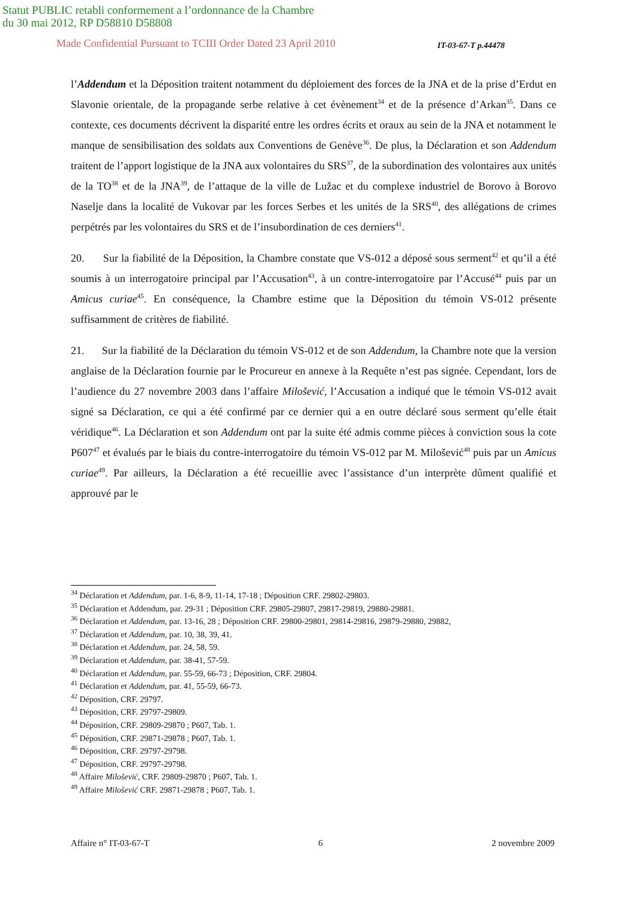Statut PUBLIC retabli conformement a l’ordonnance de la Chambre
du 30 mai 2012, RP D58810 D58808
Made Confidential Pursuant to TCIII Order Dated 23 April 2010 IT-03-67-T p.44478
l’Addendum et la Déposition traitent notamment du déploiement des forces de la JNA et de la prise d’Erdut en Slavonie orientale, de la propagande serbe relative à cet évènement<sup>34</sup> et de la présence d’Arkan<sup>35</sup>. Dans ce contexte, ces documents décrivent la disparité entre les ordres écrits et oraux au sein de la JNA et notamment le manque de sensibilisation des soldats aux Conventions de Genève<sup>36</sup>. De plus, la Déclaration et son Addendum traitent de l’apport logistique de la JNA aux volontaires du SRS<sup>37</sup>, de la subordination des volontaires aux unités de la TO<sup>38</sup> et de la JNA<sup>39</sup>, de l’attaque de la ville de Lužac et du complexe industriel de Borovo à Borovo Naselje dans la localité de Vukovar par les forces Serbes et les unités de la SRS<sup>40</sup>, des allégations de crimes perpétrés par les volontaires du SRS et de l’insubordination de ces derniers<sup>41</sup>.
20. Sur la fiabilité de la Déposition, la Chambre constate que VS-012 a déposé sous serment<sup>42</sup> et qu’il a été soumis à un interrogatoire principal par l’Accusation<sup>43</sup>, à un contre-interrogatoire par l’Accusé<sup>44</sup> puis par un Amicus curiae<sup>45</sup>. En conséquence, la Chambre estime que la Déposition du témoin VS-012 présente suffisamment de critères de fiabilité.
21. Sur la fiabilité de la Déclaration du témoin VS-012 et de son Addendum, la Chambre note que la version anglaise de la Déclaration fournie par le Procureur en annexe à la Requête n’est pas signée. Cependant, lors de l’audience du 27 novembre 2003 dans l’affaire Milošević, l’Accusation a indiqué que le témoin VS-012 avait signé sa Déclaration, ce qui a été confirmé par ce dernier qui a en outre déclaré sous serment qu’elle était véridique<sup>46</sup>. La Déclaration et son Addendum ont par la suite été admis comme pièces à conviction sous la cote P607<sup>47</sup> et évalués par le biais du contre-interrogatoire du témoin VS-012 par M. Milošević<sup>48</sup> puis par un Amicus curiae<sup>49</sup>. Par ailleurs, la Déclaration a été recueillie avec l’assistance d’un interprète dûment qualifié et approuvé par le
<sup>34</sup> Déclaration et Addendum, par. 1-6, 8-9, 11-14, 17-18 ; Déposition CRF. 29802-29803.
<sup>35</sup> Déclaration et Addendum, par. 29-31 ; Déposition CRF. 29805-29807, 29817-29819, 29880-29881.
<sup>36</sup> Déclaration et Addendum, par. 13-16, 28 ; Déposition CRF. 29800-29801, 29814-29816, 29879-29880, 29882,
<sup>37</sup> Déclaration et Addendum, par. 10, 38, 39, 41.
<sup>38</sup> Déclaration et Addendum, par. 24, 58, 59.
<sup>39</sup> Déclaration et Addendum, par. 38-41, 57-59.
<sup>40</sup> Déclaration et Addendum, par. 55-59, 66-73 ; Déposition, CRF. 29804.
<sup>41</sup> Déclaration et Addendum, par. 41, 55-59, 66-73.
<sup>42</sup> Déposition, CRF. 29797.
<sup>43</sup> Déposition, CRF. 29797-29809.
<sup>44</sup> Déposition, CRF. 29809-29870 ; P607, Tab. 1.
<sup>45</sup> Déposition, CRF. 29871-29878 ; P607, Tab. 1.
<sup>46</sup> Déposition, CRF. 29797-29798.
<sup>47</sup> Déposition, CRF. 29797-29798.
<sup>48</sup> Affaire Milošević, CRF. 29809-29870 ; P607, Tab. 1.
<sup>49</sup> Affaire Milošević CRF. 29871-29878 ; P607, Tab. 1.
Affaire n° IT-03-67-T 6 2 novembre 2009